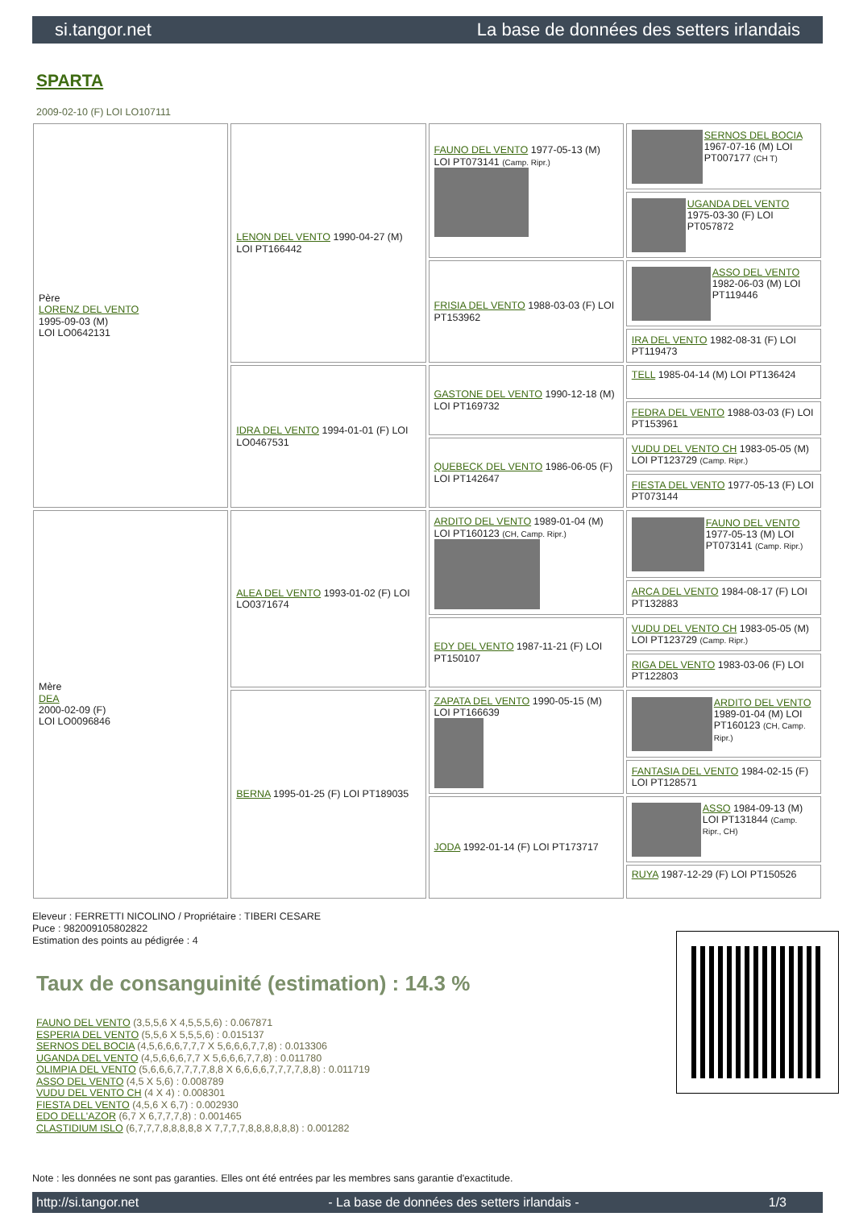si.tangor.net La base de données des setters irlandais
SPARTA
2009-02-10 (F) LOI LO107111
| Père LORENZ DEL VENTO 1995-09-03 (M) LOI LO0642131 | LENON DEL VENTO 1990-04-27 (M) LOI PT166442 | FAUNO DEL VENTO 1977-05-13 (M) LOI PT073141 (Camp. Ripr.) | SERNOS DEL BOCIA 1967-07-16 (M) LOI PT007177 (CH T) |
| | | | UGANDA DEL VENTO 1975-03-30 (F) LOI PT057872 |
| | | FRISIA DEL VENTO 1988-03-03 (F) LOI PT153962 | ASSO DEL VENTO 1982-06-03 (M) LOI PT119446 |
| | | | IRA DEL VENTO 1982-08-31 (F) LOI PT119473 |
| | IDRA DEL VENTO 1994-01-01 (F) LOI LO0467531 | GASTONE DEL VENTO 1990-12-18 (M) LOI PT169732 | TELL 1985-04-14 (M) LOI PT136424 |
| | | | FEDRA DEL VENTO 1988-03-03 (F) LOI PT153961 |
| | | QUEBECK DEL VENTO 1986-06-05 (F) LOI PT142647 | VUDU DEL VENTO CH 1983-05-05 (M) LOI PT123729 (Camp. Ripr.) |
| | | | FIESTA DEL VENTO 1977-05-13 (F) LOI PT073144 |
| Mère DEA 2000-02-09 (F) LOI LO0096846 | ALEA DEL VENTO 1993-01-02 (F) LOI LO0371674 | ARDITO DEL VENTO 1989-01-04 (M) LOI PT160123 (CH, Camp. Ripr.) | FAUNO DEL VENTO 1977-05-13 (M) LOI PT073141 (Camp. Ripr.) |
| | | | ARCA DEL VENTO 1984-08-17 (F) LOI PT132883 |
| | | EDY DEL VENTO 1987-11-21 (F) LOI PT150107 | VUDU DEL VENTO CH 1983-05-05 (M) LOI PT123729 (Camp. Ripr.) |
| | | | RIGA DEL VENTO 1983-03-06 (F) LOI PT122803 |
| | BERNA 1995-01-25 (F) LOI PT189035 | ZAPATA DEL VENTO 1990-05-15 (M) LOI PT166639 | ARDITO DEL VENTO 1989-01-04 (M) LOI PT160123 (CH, Camp. Ripr.) |
| | | | FANTASIA DEL VENTO 1984-02-15 (F) LOI PT128571 |
| | | JODA 1992-01-14 (F) LOI PT173717 | ASSO 1984-09-13 (M) LOI PT131844 (Camp. Ripr., CH) |
| | | | RUYA 1987-12-29 (F) LOI PT150526 |
Eleveur : FERRETTI NICOLINO / Propriétaire : TIBERI CESARE
Puce : 982009105802822
Estimation des points au pédigrée : 4
Taux de consanguinité (estimation) : 14.3 %
FAUNO DEL VENTO (3,5,5,6 X 4,5,5,5,6) : 0.067871
ESPERIA DEL VENTO (5,5,6 X 5,5,5,6) : 0.015137
SERNOS DEL BOCIA (4,5,6,6,6,7,7,7 X 5,6,6,6,7,7,8) : 0.013306
UGANDA DEL VENTO (4,5,6,6,6,7,7 X 5,6,6,6,7,7,8) : 0.011780
OLIMPIA DEL VENTO (5,6,6,6,7,7,7,7,8,8 X 6,6,6,6,7,7,7,7,8,8) : 0.011719
ASSO DEL VENTO (4,5 X 5,6) : 0.008789
VUDU DEL VENTO CH (4 X 4) : 0.008301
FIESTA DEL VENTO (4,5,6 X 6,7) : 0.002930
EDO DELL'AZOR (6,7 X 6,7,7,7,8) : 0.001465
CLASTIDIUM ISLO (6,7,7,7,8,8,8,8,8 X 7,7,7,7,8,8,8,8,8,8) : 0.001282
Note : les données ne sont pas garanties. Elles ont été entrées par les membres sans garantie d'exactitude.
http://si.tangor.net - La base de données des setters irlandais - 1/3